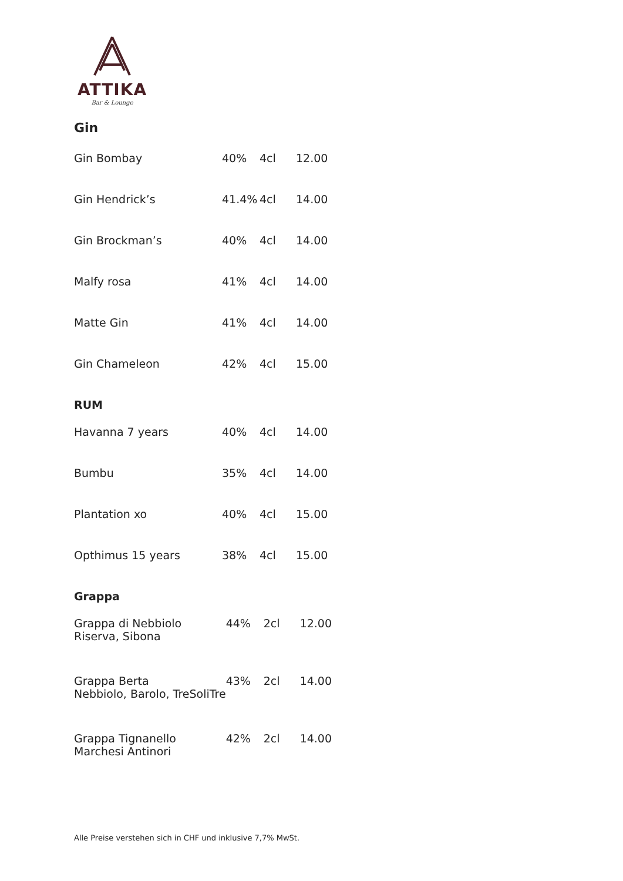ATTIKA
Bar & Lounge
Gin
| Gin Bombay | 40% | 4cl | 12.00 |
| Gin Hendrick’s | 41.4% | 4cl | 14.00 |
| Gin Brockman’s | 40% | 4cl | 14.00 |
| Malfy rosa | 41% | 4cl | 14.00 |
| Matte Gin | 41% | 4cl | 14.00 |
| Gin Chameleon | 42% | 4cl | 15.00 |
RUM
| Havanna 7 years | 40% | 4cl | 14.00 |
| Bumbu | 35% | 4cl | 14.00 |
| Plantation xo | 40% | 4cl | 15.00 |
| Opthimus 15 years | 38% | 4cl | 15.00 |
Grappa
| Grappa di Nebbiolo Riserva, Sibona | 44% | 2cl | 12.00 |
| Grappa Berta Nebbiolo, Barolo, TreSoliTre | 43% | 2cl | 14.00 |
| Grappa Tignanello Marchesi Antinori | 42% | 2cl | 14.00 |
Alle Preise verstehen sich in CHF und inklusive 7,7% MwSt.